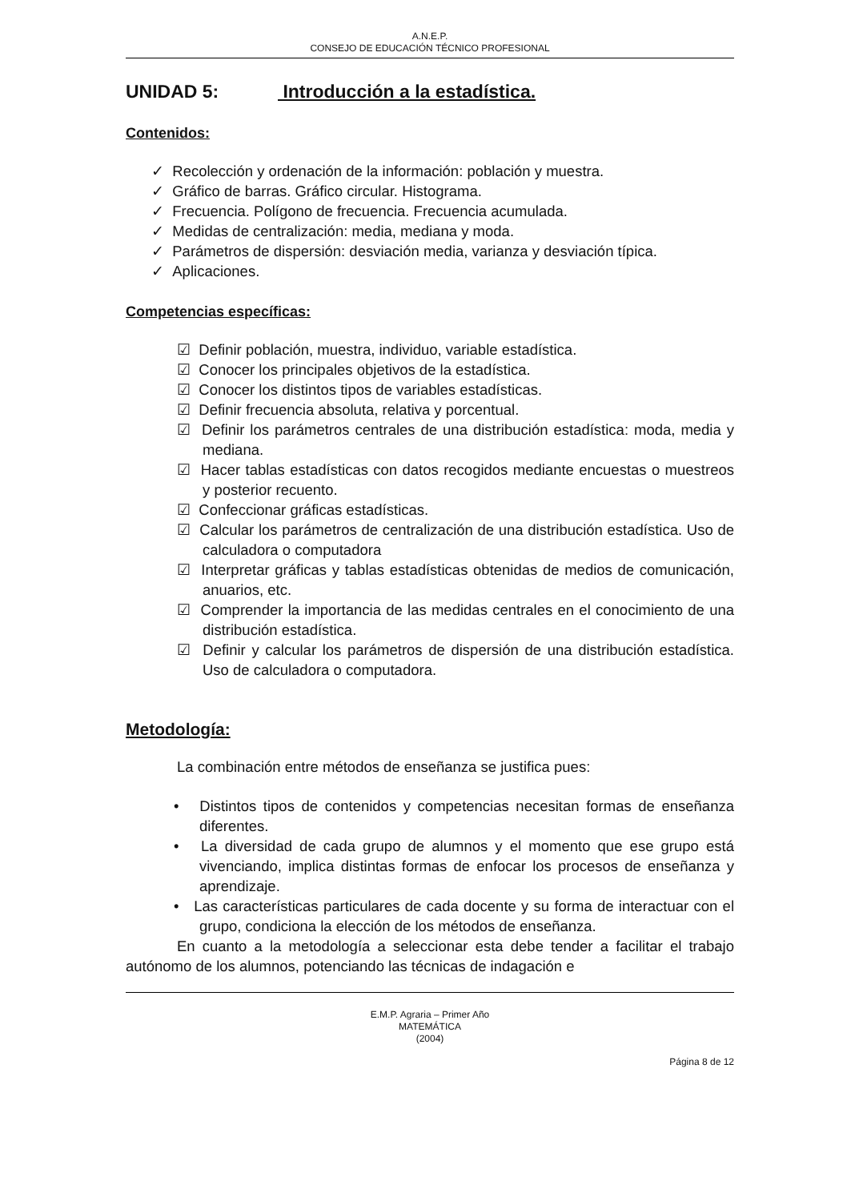A.N.E.P.
CONSEJO DE EDUCACIÓN TÉCNICO PROFESIONAL
UNIDAD 5: Introducción a la estadística.
Contenidos:
✓ Recolección y ordenación de la información: población y muestra.
✓ Gráfico de barras. Gráfico circular. Histograma.
✓ Frecuencia. Polígono de frecuencia. Frecuencia acumulada.
✓ Medidas de centralización: media, mediana y moda.
✓ Parámetros de dispersión: desviación media, varianza y desviación típica.
✓ Aplicaciones.
Competencias específicas:
☑ Definir población, muestra, individuo, variable estadística.
☑ Conocer los principales objetivos de la estadística.
☑ Conocer los distintos tipos de variables estadísticas.
☑ Definir frecuencia absoluta, relativa y porcentual.
☑ Definir los parámetros centrales de una distribución estadística: moda, media y mediana.
☑ Hacer tablas estadísticas con datos recogidos mediante encuestas o muestreos y posterior recuento.
☑ Confeccionar gráficas estadísticas.
☑ Calcular los parámetros de centralización de una distribución estadística. Uso de calculadora o computadora
☑ Interpretar gráficas y tablas estadísticas obtenidas de medios de comunicación, anuarios, etc.
☑ Comprender la importancia de las medidas centrales en el conocimiento de una distribución estadística.
☑ Definir y calcular los parámetros de dispersión de una distribución estadística. Uso de calculadora o computadora.
Metodología:
La combinación entre métodos de enseñanza se justifica pues:
• Distintos tipos de contenidos y competencias necesitan formas de enseñanza diferentes.
• La diversidad de cada grupo de alumnos y el momento que ese grupo está vivenciando, implica distintas formas de enfocar los procesos de enseñanza y aprendizaje.
• Las características particulares de cada docente y su forma de interactuar con el grupo, condiciona la elección de los métodos de enseñanza.
En cuanto a la metodología a seleccionar esta debe tender a facilitar el trabajo autónomo de los alumnos, potenciando las técnicas de indagación e
E.M.P. Agraria – Primer Año
MATEMÁTICA
(2004)
Página 8 de 12